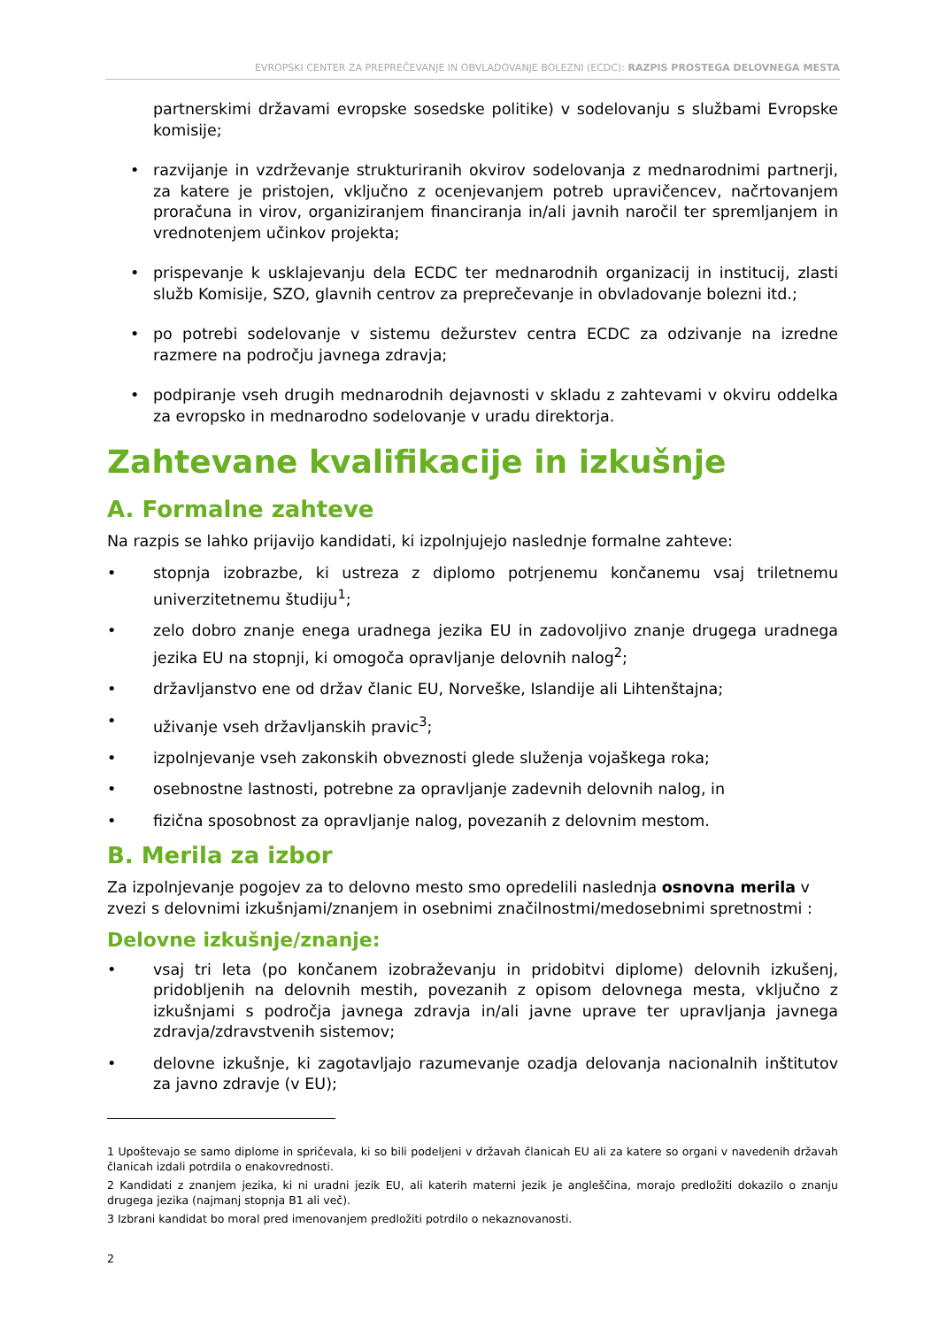EVROPSKI CENTER ZA PREPREČEVANJE IN OBVLADOVANJE BOLEZNI (ECDC): RAZPIS PROSTEGA DELOVNEGA MESTA
partnerskimi državami evropske sosedske politike) v sodelovanju s službami Evropske komisije;
• razvijanje in vzdrževanje strukturiranih okvirov sodelovanja z mednarodnimi partnerji, za katere je pristojen, vključno z ocenjevanjem potreb upravičencev, načrtovanjem proračuna in virov, organiziranjem financiranja in/ali javnih naročil ter spremljanjem in vrednotenjem učinkov projekta;
• prispevanje k usklajevanju dela ECDC ter mednarodnih organizacij in institucij, zlasti služb Komisije, SZO, glavnih centrov za preprečevanje in obvladovanje bolezni itd.;
• po potrebi sodelovanje v sistemu dežurstev centra ECDC za odzivanje na izredne razmere na področju javnega zdravja;
• podpiranje vseh drugih mednarodnih dejavnosti v skladu z zahtevami v okviru oddelka za evropsko in mednarodno sodelovanje v uradu direktorja.
Zahtevane kvalifikacije in izkušnje
A. Formalne zahteve
Na razpis se lahko prijavijo kandidati, ki izpolnjujejo naslednje formalne zahteve:
• stopnja izobrazbe, ki ustreza z diplomo potrjenemu končanemu vsaj triletnemu univerzitetnemu študiju<sup>1</sup>;
• zelo dobro znanje enega uradnega jezika EU in zadovoljivo znanje drugega uradnega jezika EU na stopnji, ki omogoča opravljanje delovnih nalog<sup>2</sup>;
• državljanstvo ene od držav članic EU, Norveške, Islandije ali Lihtenštajna;
• uživanje vseh državljanskih pravic<sup>3</sup>;
• izpolnjevanje vseh zakonskih obveznosti glede služenja vojaškega roka;
• osebnostne lastnosti, potrebne za opravljanje zadevnih delovnih nalog, in
• fizična sposobnost za opravljanje nalog, povezanih z delovnim mestom.
B. Merila za izbor
Za izpolnjevanje pogojev za to delovno mesto smo opredelili naslednja osnovna merila v zvezi s delovnimi izkušnjami/znanjem in osebnimi značilnostmi/medosebnimi spretnostmi :
Delovne izkušnje/znanje:
• vsaj tri leta (po končanem izobraževanju in pridobitvi diplome) delovnih izkušenj, pridobljenih na delovnih mestih, povezanih z opisom delovnega mesta, vključno z izkušnjami s področja javnega zdravja in/ali javne uprave ter upravljanja javnega zdravja/zdravstvenih sistemov;
• delovne izkušnje, ki zagotavljajo razumevanje ozadja delovanja nacionalnih inštitutov za javno zdravje (v EU);
1 Upoštevajo se samo diplome in spričevala, ki so bili podeljeni v državah članicah EU ali za katere so organi v navedenih državah članicah izdali potrdila o enakovrednosti.
2 Kandidati z znanjem jezika, ki ni uradni jezik EU, ali katerih materni jezik je angleščina, morajo predložiti dokazilo o znanju drugega jezika (najmanj stopnja B1 ali več).
3 Izbrani kandidat bo moral pred imenovanjem predložiti potrdilo o nekaznovanosti.
2